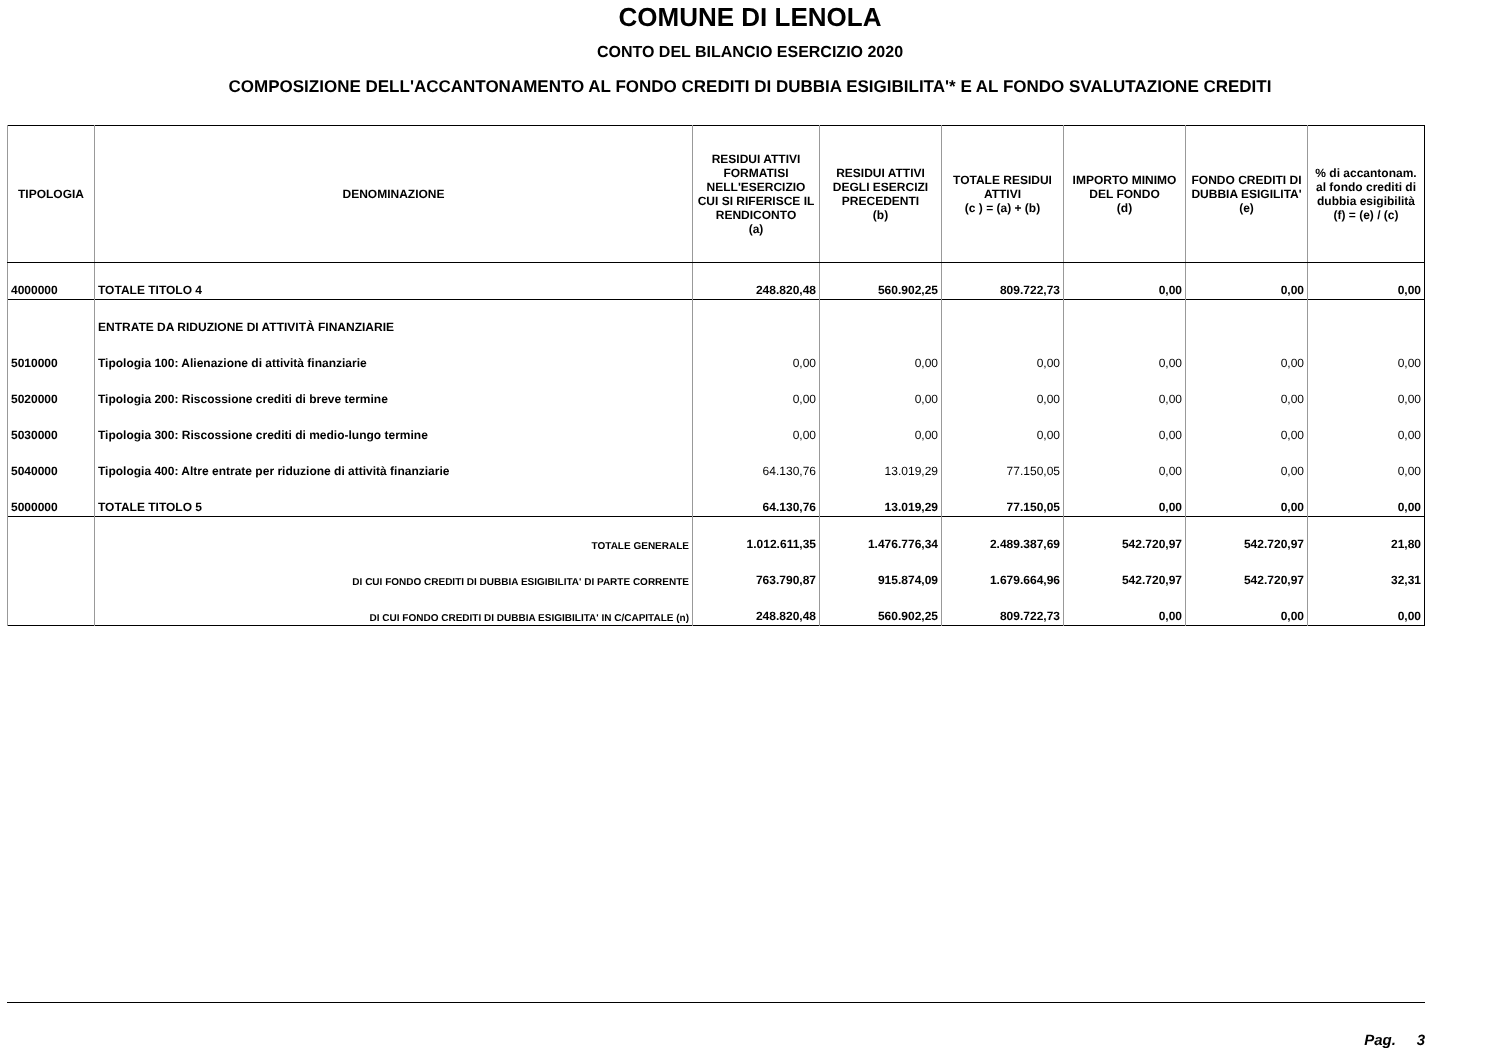COMUNE DI LENOLA
CONTO DEL BILANCIO ESERCIZIO 2020
COMPOSIZIONE DELL'ACCANTONAMENTO AL FONDO CREDITI DI DUBBIA ESIGIBILITA'* E AL FONDO SVALUTAZIONE CREDITI
| TIPOLOGIA | DENOMINAZIONE | RESIDUI ATTIVI FORMATISI NELL'ESERCIZIO CUI SI RIFERISCE IL RENDICONTO (a) | RESIDUI ATTIVI DEGLI ESERCIZI PRECEDENTI (b) | TOTALE RESIDUI ATTIVI (c ) = (a) + (b) | IMPORTO MINIMO DEL FONDO (d) | FONDO CREDITI DI DUBBIA ESIGILITA' (e) | % di accantonam. al fondo crediti di dubbia esigibilità (f) = (e) / (c) |
| --- | --- | --- | --- | --- | --- | --- | --- |
| 4000000 | TOTALE TITOLO 4 | 248.820,48 | 560.902,25 | 809.722,73 | 0,00 | 0,00 | 0,00 |
| | ENTRATE DA RIDUZIONE DI ATTIVITÀ FINANZIARIE | | | | | | |
| 5010000 | Tipologia 100: Alienazione di attività finanziarie | 0,00 | 0,00 | 0,00 | 0,00 | 0,00 | 0,00 |
| 5020000 | Tipologia 200: Riscossione crediti di breve termine | 0,00 | 0,00 | 0,00 | 0,00 | 0,00 | 0,00 |
| 5030000 | Tipologia 300: Riscossione crediti di medio-lungo termine | 0,00 | 0,00 | 0,00 | 0,00 | 0,00 | 0,00 |
| 5040000 | Tipologia 400: Altre entrate per riduzione di attività finanziarie | 64.130,76 | 13.019,29 | 77.150,05 | 0,00 | 0,00 | 0,00 |
| 5000000 | TOTALE TITOLO 5 | 64.130,76 | 13.019,29 | 77.150,05 | 0,00 | 0,00 | 0,00 |
| | TOTALE GENERALE | 1.012.611,35 | 1.476.776,34 | 2.489.387,69 | 542.720,97 | 542.720,97 | 21,80 |
| | DI CUI FONDO CREDITI DI DUBBIA ESIGIBILITA' DI PARTE CORRENTE | 763.790,87 | 915.874,09 | 1.679.664,96 | 542.720,97 | 542.720,97 | 32,31 |
| | DI CUI FONDO CREDITI DI DUBBIA ESIGIBILITA' IN C/CAPITALE (n) | 248.820,48 | 560.902,25 | 809.722,73 | 0,00 | 0,00 | 0,00 |
Pag. 3